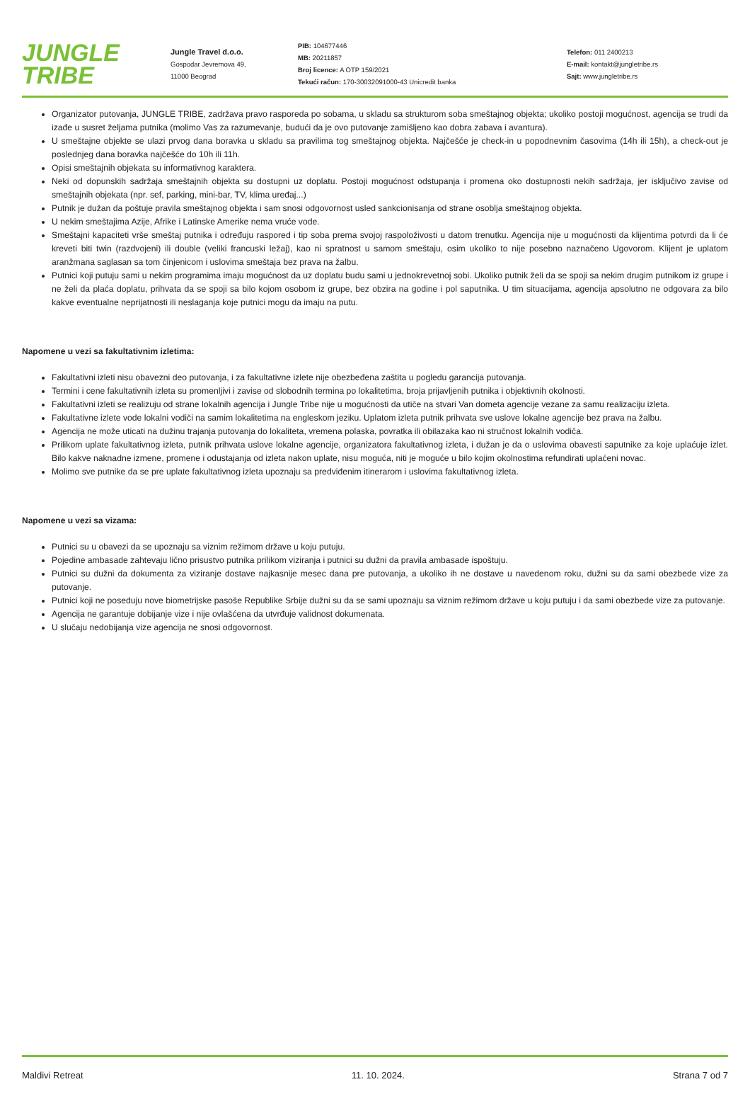JUNGLE
TRIBE
Jungle Travel d.o.o.
Gospodar Jevremova 49,
11000 Beograd
PIB: 104677446
MB: 20211857
Broj licence: A OTP 159/2021
Tekući račun: 170-30032091000-43 Unicredit banka
Telefon: 011 2400213
E-mail: kontakt@jungletribe.rs
Sajt: www.jungletribe.rs
Organizator putovanja, JUNGLE TRIBE, zadržava pravo rasporeda po sobama, u skladu sa strukturom soba smeštajnog objekta; ukoliko postoji mogućnost, agencija se trudi da izađe u susret željama putnika (molimo Vas za razumevanje, budući da je ovo putovanje zamišljeno kao dobra zabava i avantura).
U smeštajne objekte se ulazi prvog dana boravka u skladu sa pravilima tog smeštajnog objekta. Najčešće je check-in u popodnevnim časovima (14h ili 15h), a check-out je poslednjeg dana boravka najčešće do 10h ili 11h.
Opisi smeštajnih objekata su informativnog karaktera.
Neki od dopunskih sadržaja smeštajnih objekta su dostupni uz doplatu. Postoji mogućnost odstupanja i promena oko dostupnosti nekih sadržaja, jer isključivo zavise od smeštajnih objekata (npr. sef, parking, mini-bar, TV, klima uređaj...)
Putnik je dužan da poštuje pravila smeštajnog objekta i sam snosi odgovornost usled sankcionisanja od strane osoblja smeštajnog objekta.
U nekim smeštajima Azije, Afrike i Latinske Amerike nema vruće vode.
Smeštajni kapaciteti vrše smeštaj putnika i određuju raspored i tip soba prema svojoj raspoloživosti u datom trenutku. Agencija nije u mogućnosti da klijentima potvrdi da li će kreveti biti twin (razdvojeni) ili double (veliki francuski ležaj), kao ni spratnost u samom smeštaju, osim ukoliko to nije posebno naznačeno Ugovorom. Klijent je uplatom aranžmana saglasan sa tom činjenicom i uslovima smeštaja bez prava na žalbu.
Putnici koji putuju sami u nekim programima imaju mogućnost da uz doplatu budu sami u jednokrevetnoj sobi. Ukoliko putnik želi da se spoji sa nekim drugim putnikom iz grupe i ne želi da plaća doplatu, prihvata da se spoji sa bilo kojom osobom iz grupe, bez obzira na godine i pol saputnika. U tim situacijama, agencija apsolutno ne odgovara za bilo kakve eventualne neprijatnosti ili neslaganja koje putnici mogu da imaju na putu.
Napomene u vezi sa fakultativnim izletima:
Fakultativni izleti nisu obavezni deo putovanja, i za fakultativne izlete nije obezbeđena zaštita u pogledu garancija putovanja.
Termini i cene fakultativnih izleta su promenljivi i zavise od slobodnih termina po lokalitetima, broja prijavljenih putnika i objektivnih okolnosti.
Fakultativni izleti se realizuju od strane lokalnih agencija i Jungle Tribe nije u mogućnosti da utiče na stvari Van dometa agencije vezane za samu realizaciju izleta.
Fakultativne izlete vode lokalni vodiči na samim lokalitetima na engleskom jeziku. Uplatom izleta putnik prihvata sve uslove lokalne agencije bez prava na žalbu.
Agencija ne može uticati na dužinu trajanja putovanja do lokaliteta, vremena polaska, povratka ili obilazaka kao ni stručnost lokalnih vodiča.
Prilikom uplate fakultativnog izleta, putnik prihvata uslove lokalne agencije, organizatora fakultativnog izleta, i dužan je da o uslovima obavesti saputnike za koje uplaćuje izlet. Bilo kakve naknadne izmene, promene i odustajanja od izleta nakon uplate, nisu moguća, niti je moguće u bilo kojim okolnostima refundirati uplaćeni novac.
Molimo sve putnike da se pre uplate fakultativnog izleta upoznaju sa predviđenim itinerarom i uslovima fakultativnog izleta.
Napomene u vezi sa vizama:
Putnici su u obavezi da se upoznaju sa viznim režimom države u koju putuju.
Pojedine ambasade zahtevaju lično prisustvo putnika prilikom viziranja i putnici su dužni da pravila ambasade ispoštuju.
Putnici su dužni da dokumenta za viziranje dostave najkasnije mesec dana pre putovanja, a ukoliko ih ne dostave u navedenom roku, dužni su da sami obezbede vize za putovanje.
Putnici koji ne poseduju nove biometrijske pasoše Republike Srbije dužni su da se sami upoznaju sa viznim režimom države u koju putuju i da sami obezbede vize za putovanje.
Agencija ne garantuje dobijanje vize i nije ovlašćena da utvrđuje validnost dokumenata.
U slučaju nedobijanja vize agencija ne snosi odgovornost.
Maldivi Retreat 11. 10. 2024. Strana 7 od 7